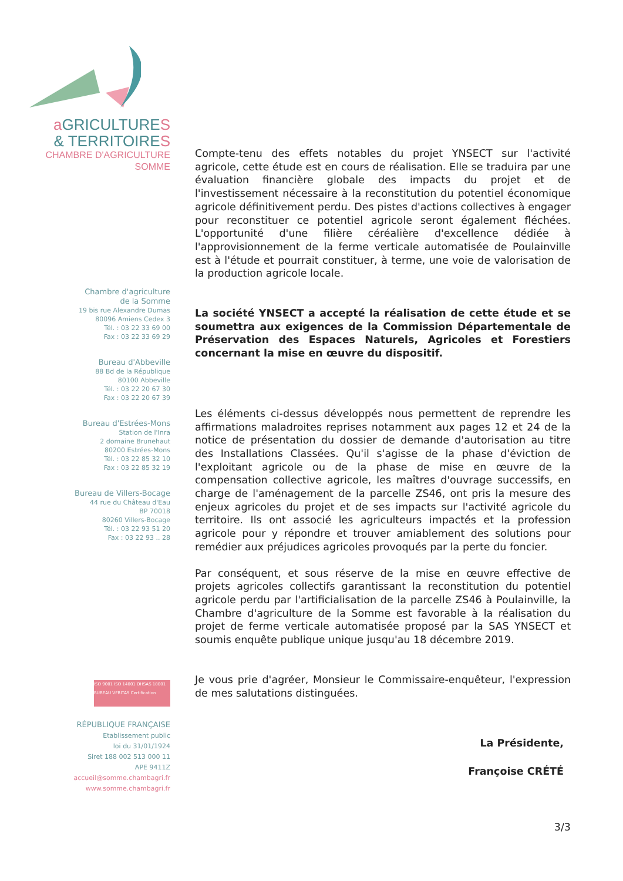a GRICULTURES
& TERRITOIRES
CHAMBRE D'AGRICULTURE
SOMME
Chambre d'agriculture
de la Somme
19 bis rue Alexandre Dumas
80096 Amiens Cedex 3
Tél. : 03 22 33 69 00
Fax : 03 22 33 69 29
Bureau d'Abbeville
88 Bd de la République
80100 Abbeville
Tél. : 03 22 20 67 30
Fax : 03 22 20 67 39
Bureau d'Estrées-Mons
Station de l'Inra
2 domaine Brunehaut
80200 Estrées-Mons
Tél. : 03 22 85 32 10
Fax : 03 22 85 32 19
Bureau de Villers-Bocage
44 rue du Château d'Eau
BP 70018
80260 Villers-Bocage
Tél. : 03 22 93 51 20
Fax : 03 22 93 .. 28
ISO 9001 ISO 14001 OHSAS 18001 BUREAU VERITAS Certification
RÉPUBLIQUE FRANÇAISE
Etablissement public
loi du 31/01/1924
Siret 188 002 513 000 11
APE 9411Z
accueil@somme.chambagri.fr
www.somme.chambagri.fr
Compte-tenu des effets notables du projet YNSECT sur l'activité agricole, cette étude est en cours de réalisation. Elle se traduira par une évaluation financière globale des impacts du projet et de l'investissement nécessaire à la reconstitution du potentiel économique agricole définitivement perdu. Des pistes d'actions collectives à engager pour reconstituer ce potentiel agricole seront également fléchées. L'opportunité d'une filière céréalière d'excellence dédiée à l'approvisionnement de la ferme verticale automatisée de Poulainville est à l'étude et pourrait constituer, à terme, une voie de valorisation de la production agricole locale.
La société YNSECT a accepté la réalisation de cette étude et se soumettra aux exigences de la Commission Départementale de Préservation des Espaces Naturels, Agricoles et Forestiers concernant la mise en œuvre du dispositif.
Les éléments ci-dessus développés nous permettent de reprendre les affirmations maladroites reprises notamment aux pages 12 et 24 de la notice de présentation du dossier de demande d'autorisation au titre des Installations Classées. Qu'il s'agisse de la phase d'éviction de l'exploitant agricole ou de la phase de mise en œuvre de la compensation collective agricole, les maîtres d'ouvrage successifs, en charge de l'aménagement de la parcelle ZS46, ont pris la mesure des enjeux agricoles du projet et de ses impacts sur l'activité agricole du territoire. Ils ont associé les agriculteurs impactés et la profession agricole pour y répondre et trouver amiablement des solutions pour remédier aux préjudices agricoles provoqués par la perte du foncier.
Par conséquent, et sous réserve de la mise en œuvre effective de projets agricoles collectifs garantissant la reconstitution du potentiel agricole perdu par l'artificialisation de la parcelle ZS46 à Poulainville, la Chambre d'agriculture de la Somme est favorable à la réalisation du projet de ferme verticale automatisée proposé par la SAS YNSECT et soumis enquête publique unique jusqu'au 18 décembre 2019.
Je vous prie d'agréer, Monsieur le Commissaire-enquêteur, l'expression de mes salutations distinguées.
La Présidente,
Françoise CRÉTÉ
3/3